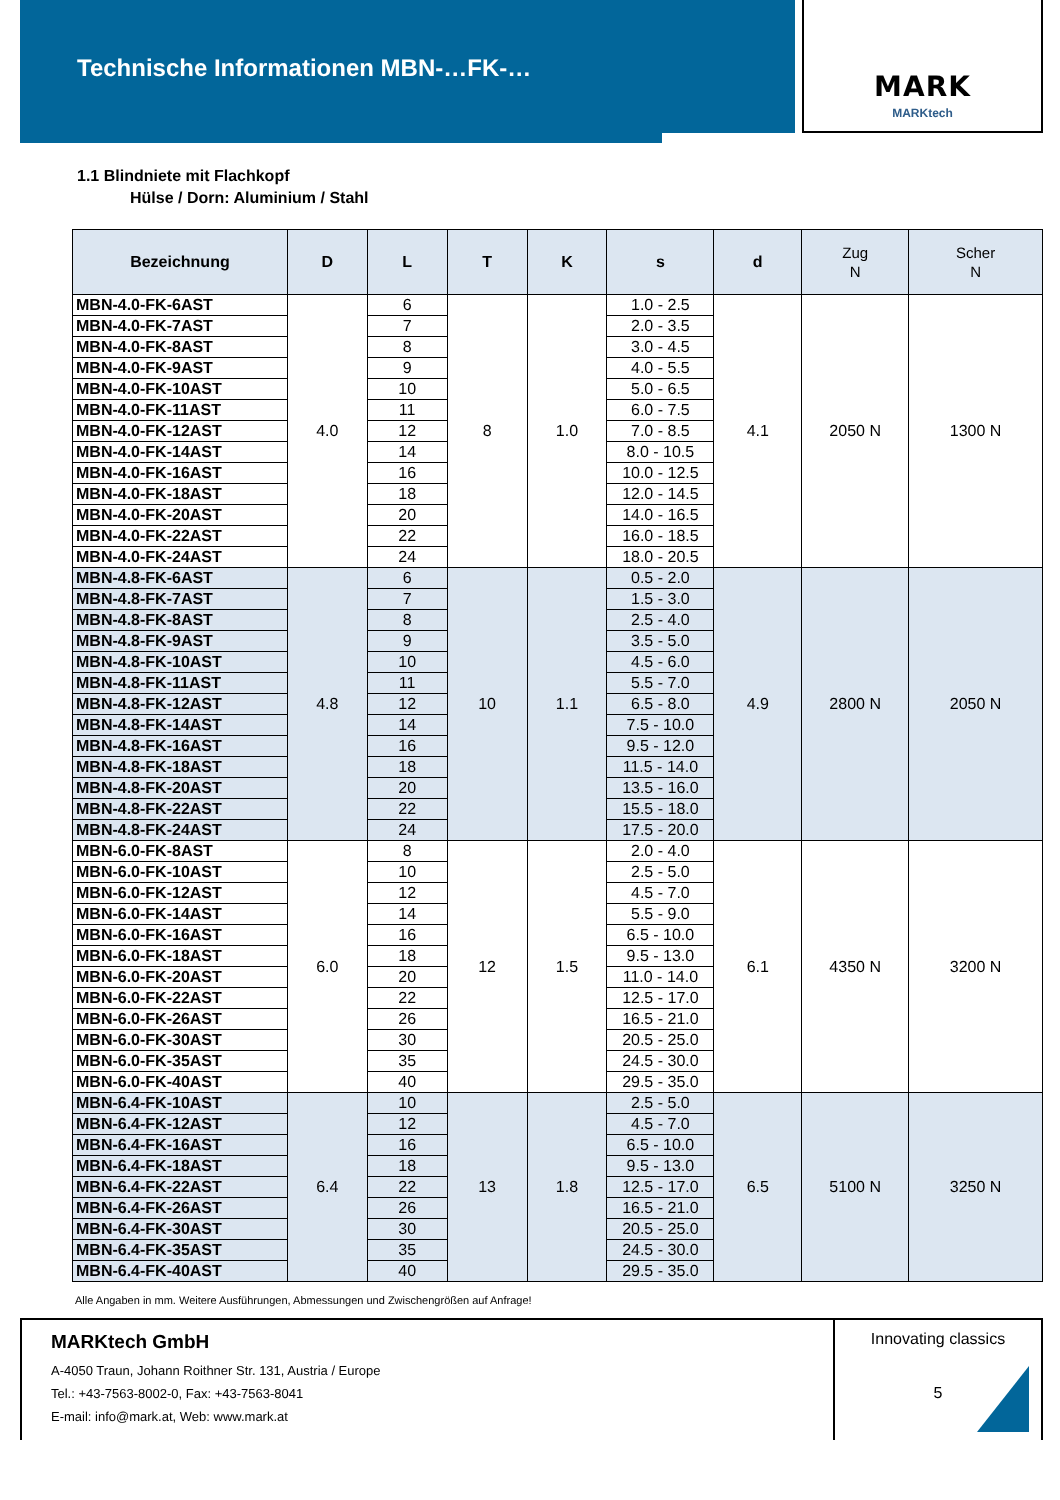Technische Informationen MBN-…FK-…
MARK
MARKtech
1.1 Blindniete mit Flachkopf
Hülse / Dorn: Aluminium / Stahl
| Bezeichnung | D | L | T | K | s | d | Zug N | Scher N |
| --- | --- | --- | --- | --- | --- | --- | --- | --- |
| MBN-4.0-FK-6AST | 4.0 | 6 | 8 | 1.0 | 1.0 - 2.5 | 4.1 | 2050 N | 1300 N |
| MBN-4.0-FK-7AST | | 7 | | | 2.0 - 3.5 | | | |
| MBN-4.0-FK-8AST | | 8 | | | 3.0 - 4.5 | | | |
| MBN-4.0-FK-9AST | | 9 | | | 4.0 - 5.5 | | | |
| MBN-4.0-FK-10AST | | 10 | | | 5.0 - 6.5 | | | |
| MBN-4.0-FK-11AST | | 11 | | | 6.0 - 7.5 | | | |
| MBN-4.0-FK-12AST | | 12 | | | 7.0 - 8.5 | | | |
| MBN-4.0-FK-14AST | | 14 | | | 8.0 - 10.5 | | | |
| MBN-4.0-FK-16AST | | 16 | | | 10.0 - 12.5 | | | |
| MBN-4.0-FK-18AST | | 18 | | | 12.0 - 14.5 | | | |
| MBN-4.0-FK-20AST | | 20 | | | 14.0 - 16.5 | | | |
| MBN-4.0-FK-22AST | | 22 | | | 16.0 - 18.5 | | | |
| MBN-4.0-FK-24AST | | 24 | | | 18.0 - 20.5 | | | |
| MBN-4.8-FK-6AST | 4.8 | 6 | 10 | 1.1 | 0.5 - 2.0 | 4.9 | 2800 N | 2050 N |
| MBN-4.8-FK-7AST | | 7 | | | 1.5 - 3.0 | | | |
| MBN-4.8-FK-8AST | | 8 | | | 2.5 - 4.0 | | | |
| MBN-4.8-FK-9AST | | 9 | | | 3.5 - 5.0 | | | |
| MBN-4.8-FK-10AST | | 10 | | | 4.5 - 6.0 | | | |
| MBN-4.8-FK-11AST | | 11 | | | 5.5 - 7.0 | | | |
| MBN-4.8-FK-12AST | | 12 | | | 6.5 - 8.0 | | | |
| MBN-4.8-FK-14AST | | 14 | | | 7.5 - 10.0 | | | |
| MBN-4.8-FK-16AST | | 16 | | | 9.5 - 12.0 | | | |
| MBN-4.8-FK-18AST | | 18 | | | 11.5 - 14.0 | | | |
| MBN-4.8-FK-20AST | | 20 | | | 13.5 - 16.0 | | | |
| MBN-4.8-FK-22AST | | 22 | | | 15.5 - 18.0 | | | |
| MBN-4.8-FK-24AST | | 24 | | | 17.5 - 20.0 | | | |
| MBN-6.0-FK-8AST | 6.0 | 8 | 12 | 1.5 | 2.0 - 4.0 | 6.1 | 4350 N | 3200 N |
| MBN-6.0-FK-10AST | | 10 | | | 2.5 - 5.0 | | | |
| MBN-6.0-FK-12AST | | 12 | | | 4.5 - 7.0 | | | |
| MBN-6.0-FK-14AST | | 14 | | | 5.5 - 9.0 | | | |
| MBN-6.0-FK-16AST | | 16 | | | 6.5 - 10.0 | | | |
| MBN-6.0-FK-18AST | | 18 | | | 9.5 - 13.0 | | | |
| MBN-6.0-FK-20AST | | 20 | | | 11.0 - 14.0 | | | |
| MBN-6.0-FK-22AST | | 22 | | | 12.5 - 17.0 | | | |
| MBN-6.0-FK-26AST | | 26 | | | 16.5 - 21.0 | | | |
| MBN-6.0-FK-30AST | | 30 | | | 20.5 - 25.0 | | | |
| MBN-6.0-FK-35AST | | 35 | | | 24.5 - 30.0 | | | |
| MBN-6.0-FK-40AST | | 40 | | | 29.5 - 35.0 | | | |
| MBN-6.4-FK-10AST | 6.4 | 10 | 13 | 1.8 | 2.5 - 5.0 | 6.5 | 5100 N | 3250 N |
| MBN-6.4-FK-12AST | | 12 | | | 4.5 - 7.0 | | | |
| MBN-6.4-FK-16AST | | 16 | | | 6.5 - 10.0 | | | |
| MBN-6.4-FK-18AST | | 18 | | | 9.5 - 13.0 | | | |
| MBN-6.4-FK-22AST | | 22 | | | 12.5 - 17.0 | | | |
| MBN-6.4-FK-26AST | | 26 | | | 16.5 - 21.0 | | | |
| MBN-6.4-FK-30AST | | 30 | | | 20.5 - 25.0 | | | |
| MBN-6.4-FK-35AST | | 35 | | | 24.5 - 30.0 | | | |
| MBN-6.4-FK-40AST | | 40 | | | 29.5 - 35.0 | | | |
Alle Angaben in mm. Weitere Ausführungen, Abmessungen und Zwischengrößen auf Anfrage!
MARKtech GmbH
A-4050 Traun, Johann Roithner Str. 131, Austria / Europe
Tel.: +43-7563-8002-0, Fax: +43-7563-8041
E-mail: info@mark.at, Web: www.mark.at
Innovating classics
5